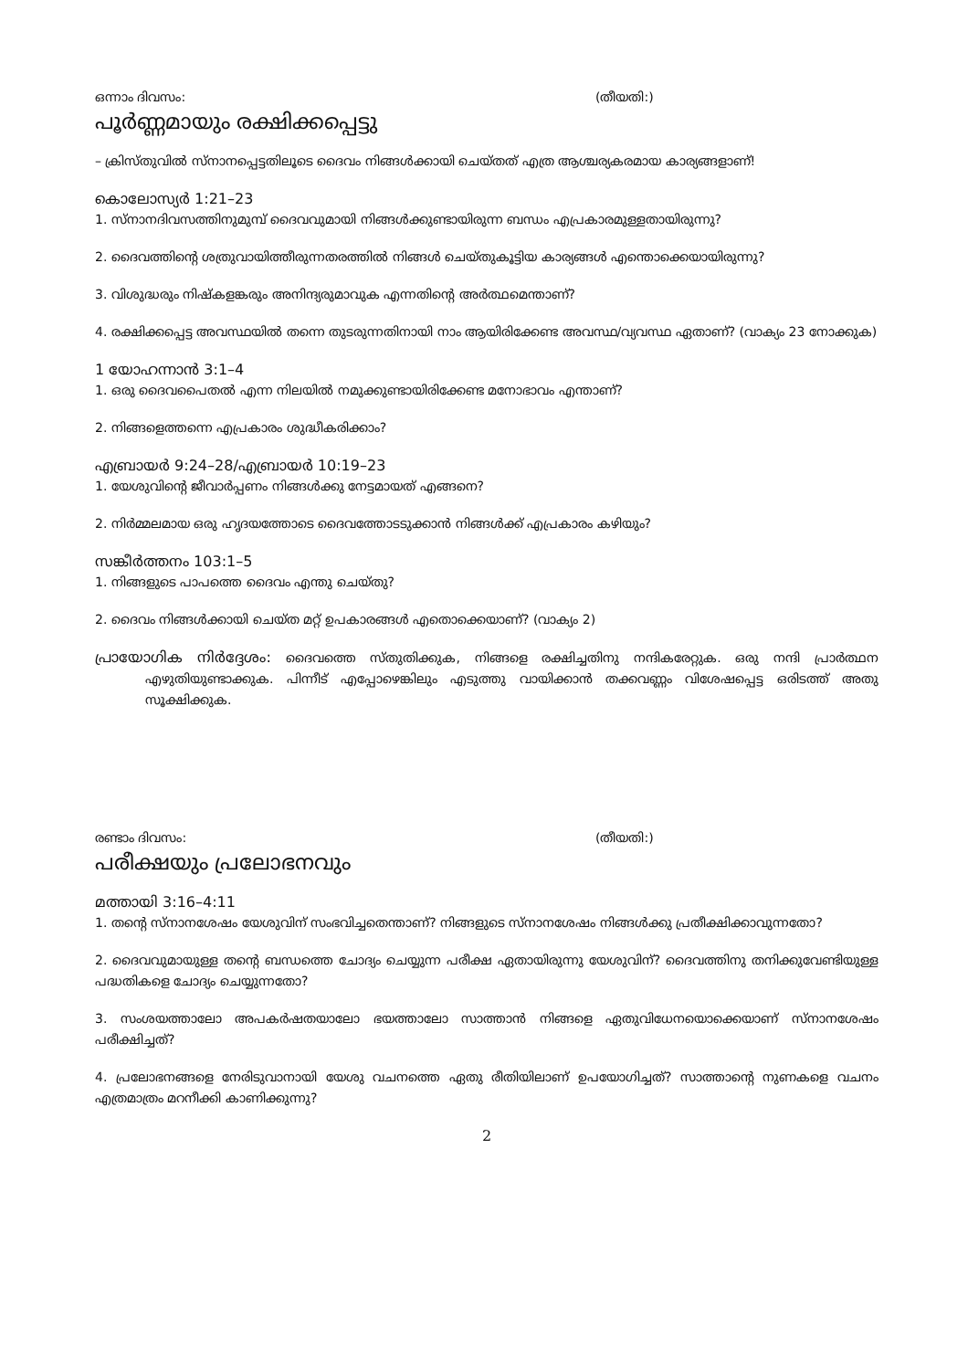ഒന്നാം ദിവസം: (തീയതി:)
പൂർണ്ണമായും രക്ഷിക്കപ്പെട്ടു
– ക്രിസ്തുവിൽ സ്നാനപ്പെട്ടതിലൂടെ ദൈവം നിങ്ങൾക്കായി ചെയ്തത് എത്ര ആശ്ചര്യകരമായ കാര്യങ്ങളാണ്!
കൊലോസ്യർ 1:21–23
1. സ്നാനദിവസത്തിനുമുമ്പ് ദൈവവുമായി നിങ്ങൾക്കുണ്ടായിരുന്ന ബന്ധം എപ്രകാരമുള്ളതായിരുന്നു?
2. ദൈവത്തിന്റെ ശത്രുവായിത്തീരുന്നതരത്തിൽ നിങ്ങൾ ചെയ്തുകൂട്ടിയ കാര്യങ്ങൾ എന്തൊക്കെയായിരുന്നു?
3. വിശുദ്ധരും നിഷ്കളങ്കരും അനിന്ദ്യരുമാവുക എന്നതിന്റെ അർത്ഥമെന്താണ്?
4. രക്ഷിക്കപ്പെട്ട അവസ്ഥയിൽ തന്നെ തുടരുന്നതിനായി നാം ആയിരിക്കേണ്ട അവസ്ഥ/വ്യവസ്ഥ ഏതാണ്? (വാക്യം 23 നോക്കുക)
1 യോഹന്നാൻ 3:1–4
1. ഒരു ദൈവപൈതൽ എന്ന നിലയിൽ നമുക്കുണ്ടായിരിക്കേണ്ട മനോഭാവം എന്താണ്?
2. നിങ്ങളെത്തന്നെ എപ്രകാരം ശുദ്ധീകരിക്കാം?
എബ്രായർ 9:24–28/എബ്രായർ 10:19–23
1. യേശുവിന്റെ ജീവാർപ്പണം നിങ്ങൾക്കു നേട്ടമായത് എങ്ങനെ?
2. നിർമ്മലമായ ഒരു ഹൃദയത്തോടെ ദൈവത്തോടടുക്കാൻ നിങ്ങൾക്ക് എപ്രകാരം കഴിയും?
സങ്കീർത്തനം 103:1–5
1. നിങ്ങളുടെ പാപത്തെ ദൈവം എന്തു ചെയ്തു?
2. ദൈവം നിങ്ങൾക്കായി ചെയ്ത മറ്റ് ഉപകാരങ്ങൾ എതൊക്കെയാണ്? (വാക്യം 2)
പ്രായോഗിക നിർദ്ദേശം: ദൈവത്തെ സ്തുതിക്കുക, നിങ്ങളെ രക്ഷിച്ചതിനു നന്ദികരേറ്റുക. ഒരു നന്ദി പ്രാർത്ഥന എഴുതിയുണ്ടാക്കുക. പിന്നീട് എപ്പോഴെങ്കിലും എടുത്തു വായിക്കാൻ തക്കവണ്ണം വിശേഷപ്പെട്ട ഒരിടത്ത് അതു സൂക്ഷിക്കുക.
രണ്ടാം ദിവസം: (തീയതി:)
പരീക്ഷയും പ്രലോഭനവും
മത്തായി 3:16–4:11
1. തന്റെ സ്നാനശേഷം യേശുവിന് സംഭവിച്ചതെന്താണ്? നിങ്ങളുടെ സ്നാനശേഷം നിങ്ങൾക്കു പ്രതീക്ഷിക്കാവുന്നതോ?
2. ദൈവവുമായുള്ള തന്റെ ബന്ധത്തെ ചോദ്യം ചെയ്യുന്ന പരീക്ഷ ഏതായിരുന്നു യേശുവിന്? ദൈവത്തിനു തനിക്കുവേണ്ടിയുള്ള പദ്ധതികളെ ചോദ്യം ചെയ്യുന്നതോ?
3. സംശയത്താലോ അപകർഷതയാലോ ഭയത്താലോ സാത്താൻ നിങ്ങളെ ഏതുവിധേനയൊക്കെയാണ് സ്നാനശേഷം പരീക്ഷിച്ചത്?
4. പ്രലോഭനങ്ങളെ നേരിടുവാനായി യേശു വചനത്തെ ഏതു രീതിയിലാണ് ഉപയോഗിച്ചത്? സാത്താന്റെ നുണകളെ വചനം എത്രമാത്രം മറനീക്കി കാണിക്കുന്നു?
2